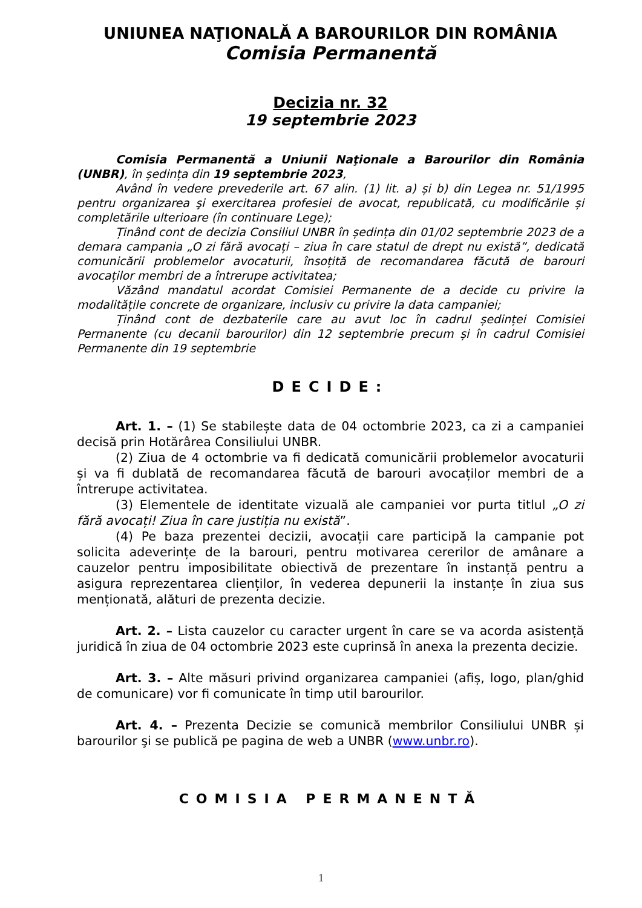UNIUNEA NAŢIONALĂ A BAROURILOR DIN ROMÂNIA
Comisia Permanentă
Decizia nr. 32
19 septembrie 2023
Comisia Permanentă a Uniunii Naţionale a Barourilor din România (UNBR), în ședința din 19 septembrie 2023,
Având în vedere prevederile art. 67 alin. (1) lit. a) și b) din Legea nr. 51/1995 pentru organizarea şi exercitarea profesiei de avocat, republicată, cu modificările și completările ulterioare (în continuare Lege);
Ținând cont de decizia Consiliul UNBR în ședința din 01/02 septembrie 2023 de a demara campania „O zi fără avocați – ziua în care statul de drept nu există”, dedicată comunicării problemelor avocaturii, însoțită de recomandarea făcută de barouri avocaților membri de a întrerupe activitatea;
Văzând mandatul acordat Comisiei Permanente de a decide cu privire la modalitățile concrete de organizare, inclusiv cu privire la data campaniei;
Ținând cont de dezbaterile care au avut loc în cadrul ședinței Comisiei Permanente (cu decanii barourilor) din 12 septembrie precum și în cadrul Comisiei Permanente din 19 septembrie
DECIDE:
Art. 1. – (1) Se stabilește data de 04 octombrie 2023, ca zi a campaniei decisă prin Hotărârea Consiliului UNBR.
(2) Ziua de 4 octombrie va fi dedicată comunicării problemelor avocaturii și va fi dublată de recomandarea făcută de barouri avocaților membri de a întrerupe activitatea.
(3) Elementele de identitate vizuală ale campaniei vor purta titlul „O zi fără avocați! Ziua în care justiția nu există”.
(4) Pe baza prezentei decizii, avocații care participă la campanie pot solicita adeverințe de la barouri, pentru motivarea cererilor de amânare a cauzelor pentru imposibilitate obiectivă de prezentare în instanță pentru a asigura reprezentarea clienților, în vederea depunerii la instanțe în ziua sus menționată, alături de prezenta decizie.
Art. 2. – Lista cauzelor cu caracter urgent în care se va acorda asistență juridică în ziua de 04 octombrie 2023 este cuprinsă în anexa la prezenta decizie.
Art. 3. – Alte măsuri privind organizarea campaniei (afiș, logo, plan/ghid de comunicare) vor fi comunicate în timp util barourilor.
Art. 4. – Prezenta Decizie se comunică membrilor Consiliului UNBR și barourilor şi se publică pe pagina de web a UNBR (www.unbr.ro).
COMISIA PERMANENTĂ
1